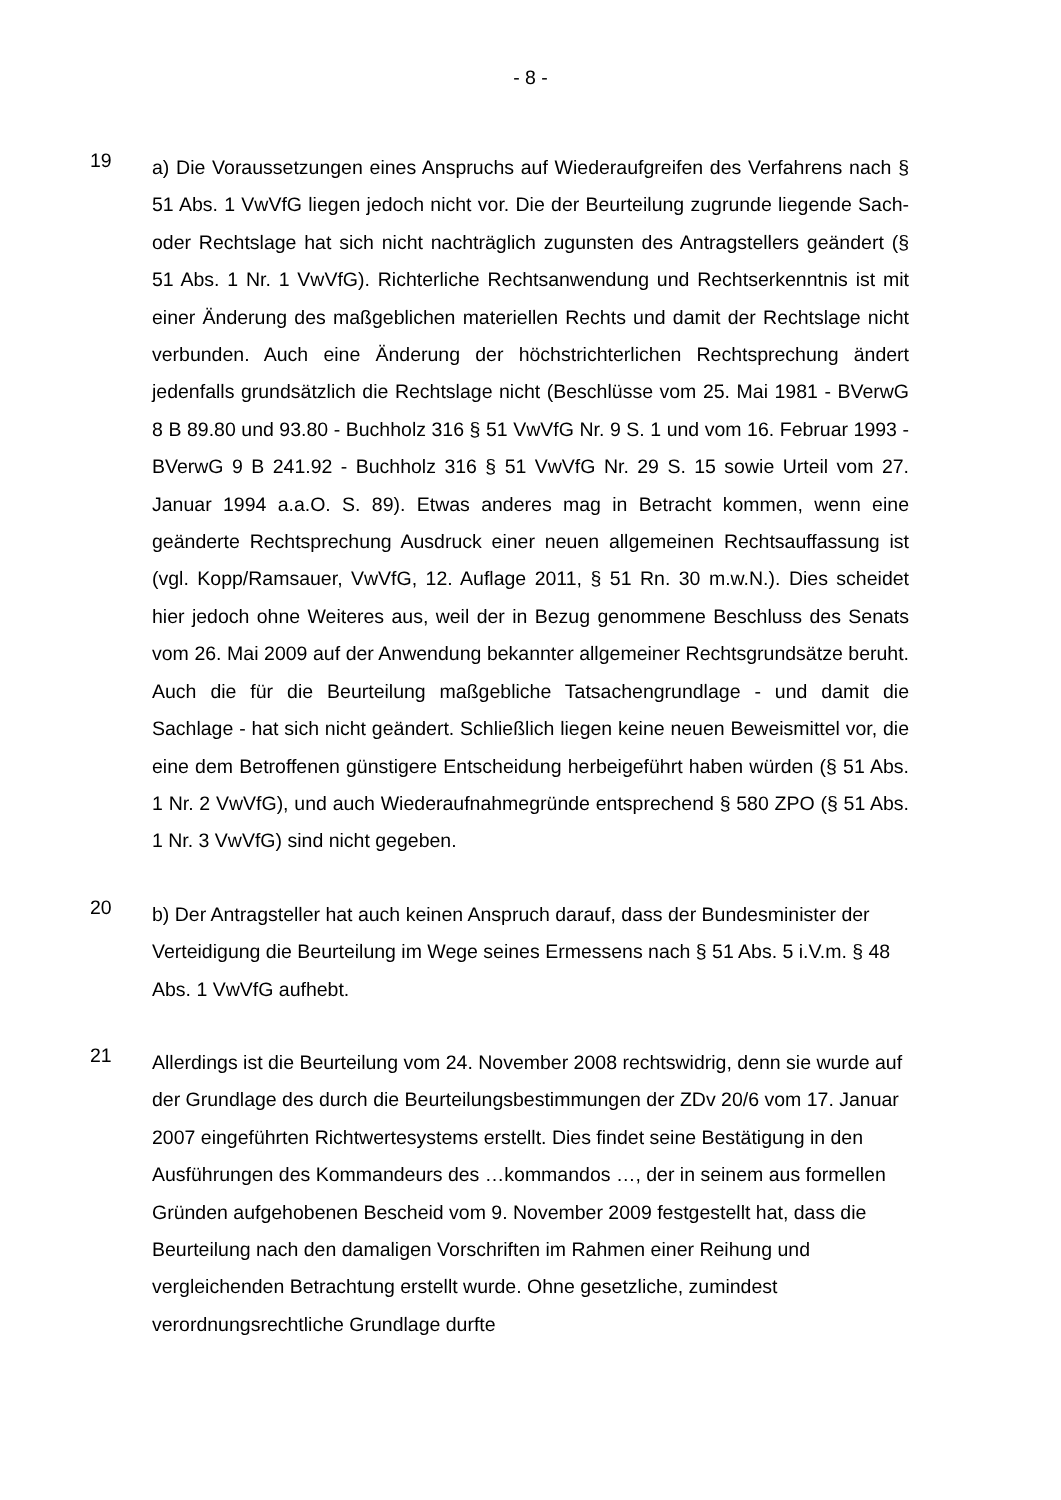- 8 -
19
a) Die Voraussetzungen eines Anspruchs auf Wiederaufgreifen des Verfahrens nach § 51 Abs. 1 VwVfG liegen jedoch nicht vor. Die der Beurteilung zugrunde liegende Sach- oder Rechtslage hat sich nicht nachträglich zugunsten des Antragstellers geändert (§ 51 Abs. 1 Nr. 1 VwVfG). Richterliche Rechtsanwendung und Rechtserkenntnis ist mit einer Änderung des maßgeblichen materiellen Rechts und damit der Rechtslage nicht verbunden. Auch eine Änderung der höchstrichterlichen Rechtsprechung ändert jedenfalls grundsätzlich die Rechtslage nicht (Beschlüsse vom 25. Mai 1981 - BVerwG 8 B 89.80 und 93.80 - Buchholz 316 § 51 VwVfG Nr. 9 S. 1 und vom 16. Februar 1993 - BVerwG 9 B 241.92 - Buchholz 316 § 51 VwVfG Nr. 29 S. 15 sowie Urteil vom 27. Januar 1994 a.a.O. S. 89). Etwas anderes mag in Betracht kommen, wenn eine geänderte Rechtsprechung Ausdruck einer neuen allgemeinen Rechtsauffassung ist (vgl. Kopp/Ramsauer, VwVfG, 12. Auflage 2011, § 51 Rn. 30 m.w.N.). Dies scheidet hier jedoch ohne Weiteres aus, weil der in Bezug genommene Beschluss des Senats vom 26. Mai 2009 auf der Anwendung bekannter allgemeiner Rechtsgrundsätze beruht. Auch die für die Beurteilung maßgebliche Tatsachengrundlage - und damit die Sachlage - hat sich nicht geändert. Schließlich liegen keine neuen Beweismittel vor, die eine dem Betroffenen günstigere Entscheidung herbeigeführt haben würden (§ 51 Abs. 1 Nr. 2 VwVfG), und auch Wiederaufnahmegründe entsprechend § 580 ZPO (§ 51 Abs. 1 Nr. 3 VwVfG) sind nicht gegeben.
20
b) Der Antragsteller hat auch keinen Anspruch darauf, dass der Bundesminister der Verteidigung die Beurteilung im Wege seines Ermessens nach § 51 Abs. 5 i.V.m. § 48 Abs. 1 VwVfG aufhebt.
21
Allerdings ist die Beurteilung vom 24. November 2008 rechtswidrig, denn sie wurde auf der Grundlage des durch die Beurteilungsbestimmungen der ZDv 20/6 vom 17. Januar 2007 eingeführten Richtwertesystems erstellt. Dies findet seine Bestätigung in den Ausführungen des Kommandeurs des …kommandos …, der in seinem aus formellen Gründen aufgehobenen Bescheid vom 9. November 2009 festgestellt hat, dass die Beurteilung nach den damaligen Vorschriften im Rahmen einer Reihung und vergleichenden Betrachtung erstellt wurde. Ohne gesetzliche, zumindest verordnungsrechtliche Grundlage durfte